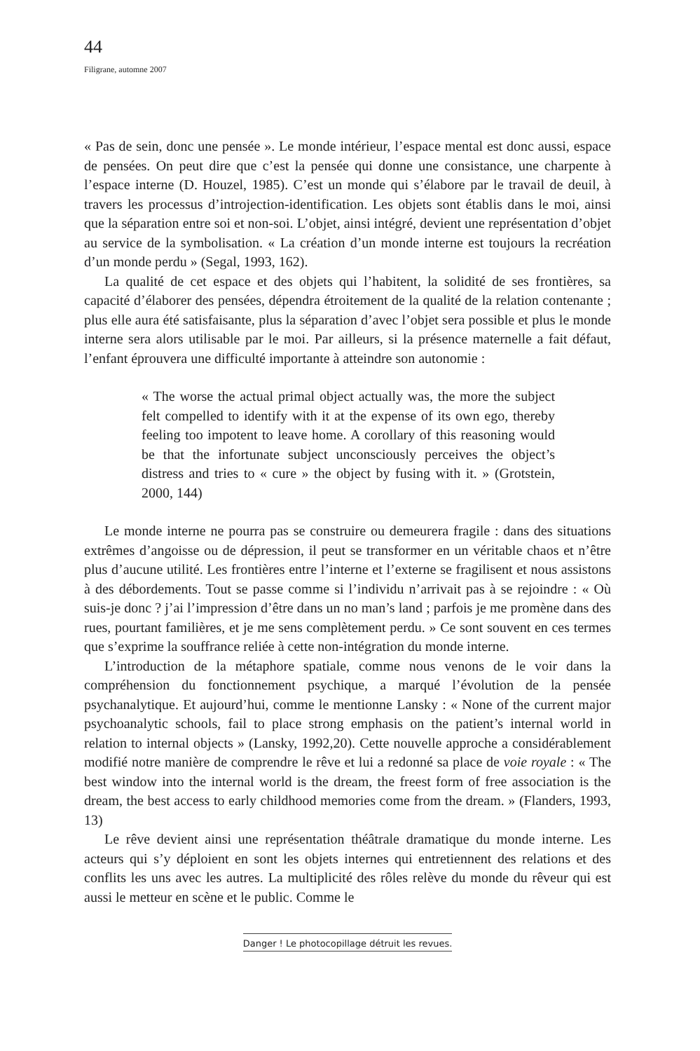44
Filigrane, automne 2007
« Pas de sein, donc une pensée ». Le monde intérieur, l’espace mental est donc aussi, espace de pensées. On peut dire que c’est la pensée qui donne une consistance, une charpente à l’espace interne (D. Houzel, 1985). C’est un monde qui s’élabore par le travail de deuil, à travers les processus d’introjection-identification. Les objets sont établis dans le moi, ainsi que la séparation entre soi et non-soi. L’objet, ainsi intégré, devient une représentation d’objet au service de la symbolisation. « La création d’un monde interne est toujours la recréation d’un monde perdu » (Segal, 1993, 162).
La qualité de cet espace et des objets qui l’habitent, la solidité de ses frontières, sa capacité d’élaborer des pensées, dépendra étroitement de la qualité de la relation contenante ; plus elle aura été satisfaisante, plus la séparation d’avec l’objet sera possible et plus le monde interne sera alors utilisable par le moi. Par ailleurs, si la présence maternelle a fait défaut, l’enfant éprouvera une difficulté importante à atteindre son autonomie :
« The worse the actual primal object actually was, the more the subject felt compelled to identify with it at the expense of its own ego, thereby feeling too impotent to leave home. A corollary of this reasoning would be that the infortunate subject unconsciously perceives the object’s distress and tries to « cure » the object by fusing with it. » (Grotstein, 2000, 144)
Le monde interne ne pourra pas se construire ou demeurera fragile : dans des situations extrêmes d’angoisse ou de dépression, il peut se transformer en un véritable chaos et n’être plus d’aucune utilité. Les frontières entre l’interne et l’externe se fragilisent et nous assistons à des débordements. Tout se passe comme si l’individu n’arrivait pas à se rejoindre : « Où suis-je donc ? j’ai l’impression d’être dans un no man’s land ; parfois je me promène dans des rues, pourtant familières, et je me sens complètement perdu. » Ce sont souvent en ces termes que s’exprime la souffrance reliée à cette non-intégration du monde interne.
L’introduction de la métaphore spatiale, comme nous venons de le voir dans la compréhension du fonctionnement psychique, a marqué l’évolution de la pensée psychanalytique. Et aujourd’hui, comme le mentionne Lansky : « None of the current major psychoanalytic schools, fail to place strong emphasis on the patient’s internal world in relation to internal objects » (Lansky, 1992,20). Cette nouvelle approche a considérablement modifié notre manière de comprendre le rêve et lui a redonné sa place de voie royale : « The best window into the internal world is the dream, the freest form of free association is the dream, the best access to early childhood memories come from the dream. » (Flanders, 1993, 13)
Le rêve devient ainsi une représentation théâtrale dramatique du monde interne. Les acteurs qui s’y déploient en sont les objets internes qui entretiennent des relations et des conflits les uns avec les autres. La multiplicité des rôles relève du monde du rêveur qui est aussi le metteur en scène et le public. Comme le
Danger ! Le photocopillage détruit les revues.